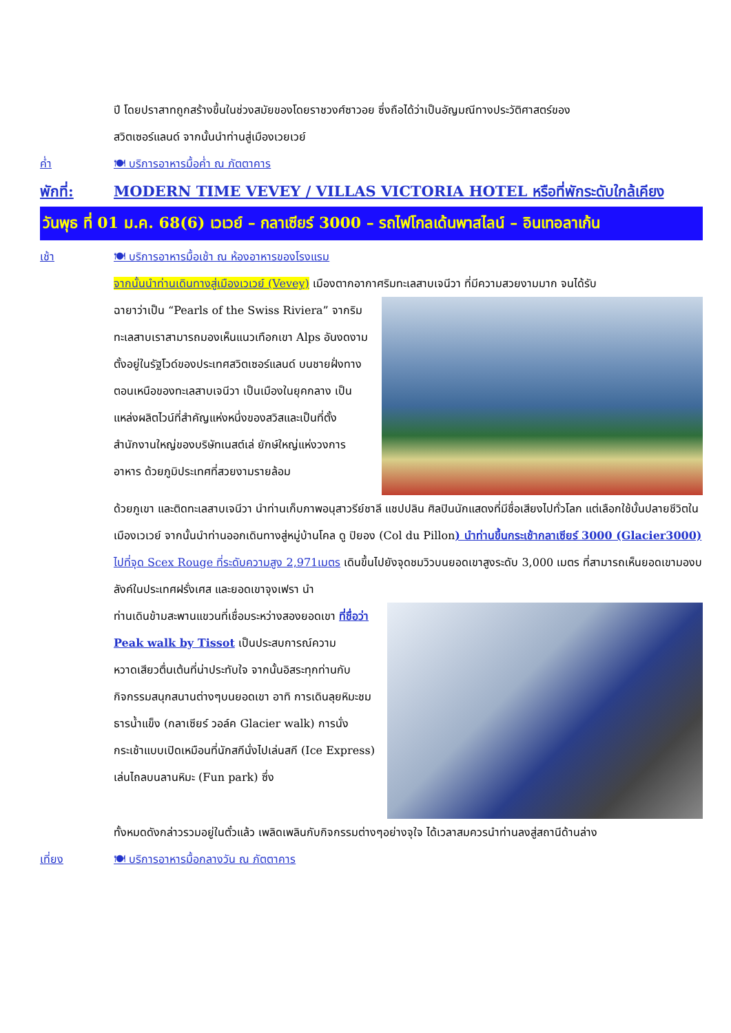ปี โดยปราสาทถูกสร้างขึ้นในช่วงสมัยของโดยราชวงศ์ซาวอย ซึ่งถือได้ว่าเป็นอัญมณีทางประวัติศาสตร์ของ
สวิตเซอร์แลนด์ จากนั้นนำท่านสู่เมืองเวยเวย์
ค่ำ 🍽 บริการอาหารมื้อค่ำ ณ ภัตตาคาร
พักที่: MODERN TIME VEVEY / VILLAS VICTORIA HOTEL หรือที่พักระดับใกล้เคียง
วันพุธ ที่ 01 ม.ค. 68(6) เวเวย์ – กลาเซียร์ 3000 – รถไฟโกลเด้นพาสไลน์ – อินเทอลาเก้น
เช้า 🍽 บริการอาหารมื้อเช้า ณ ห้องอาหารของโรงแรม
จากนั้นนำท่านเดินทางสู่เมืองเวเวย์ (Vevey) เมืองตากอากาศริมทะเลสาบเจนีวา ที่มีความสวยงามมาก จนได้รับ
ฉายาว่าเป็น “Pearls of the Swiss Riviera” จากริมทะเลสาบเราสามารถมองเห็นแนวเทือกเขา Alps อันงดงาม ตั้งอยู่ในรัฐโวด์ของประเทศสวิตเซอร์แลนด์ บนชายฝั่งทางตอนเหนือของทะเลสาบเจนีวา เป็นเมืองในยุคกลาง เป็นแหล่งผลิตไวน์ที่สำคัญแห่งหนึ่งของสวิสและเป็นที่ตั้งสำนักงานใหญ่ของบริษัทเนสต์เล่ ยักษ์ใหญ่แห่งวงการอาหาร ด้วยภูมิประเทศที่สวยงามรายล้อม
ด้วยภูเขา และติดทะเลสาบเจนีวา นำท่านเก็บภาพอนุสาวรีย์ชาลี แชปปลิน ศิลปินนักแสดงที่มีชื่อเสียงไปทั่วโลก แต่เลือกใช้บั้นปลายชีวิตในเมืองเวเวย์ จากนั้นนำท่านออกเดินทางสู่หมู่บ้านโคล ดู ปิยอง (Col du Pillon) นำท่านขึ้นกระเช้ากลาเซียร์ 3000 (Glacier3000) ไปที่จุด Scex Rouge ที่ระดับความสูง 2,971เมตร เดินขึ้นไปยังจุดชมวิวบนยอดเขาสูงระดับ 3,000 เมตร ที่สามารถเห็นยอดเขามองบลังค์ในประเทศฝรั่งเศส และยอดเขาจุงเฟรา นำ
ท่านเดินข้ามสะพานแขวนที่เชื่อมระหว่างสองยอดเขา ที่ชื่อว่า Peak walk by Tissot เป็นประสบการณ์ความหวาดเสียวตื่นเต้นที่น่าประทับใจ จากนั้นอิสระทุกท่านกับกิจกรรมสนุกสนานต่างๆบนยอดเขา อาทิ การเดินลุยหิมะชมธารน้ำแข็ง (กลาเซียร์ วอล์ค Glacier walk) การนั่งกระเช้าแบบเปิดเหมือนที่นักสกีนั่งไปเล่นสกี (Ice Express) เล่นไถลบนลานหิมะ (Fun park) ซึ่ง
ทั้งหมดดังกล่าวรวมอยู่ในตั๋วแล้ว เพลิดเพลินกับกิจกรรมต่างๆอย่างจุใจ ได้เวลาสมควรนำท่านลงสู่สถานีด้านล่าง
เที่ยง 🍽 บริการอาหารมื้อกลางวัน ณ ภัตตาคาร